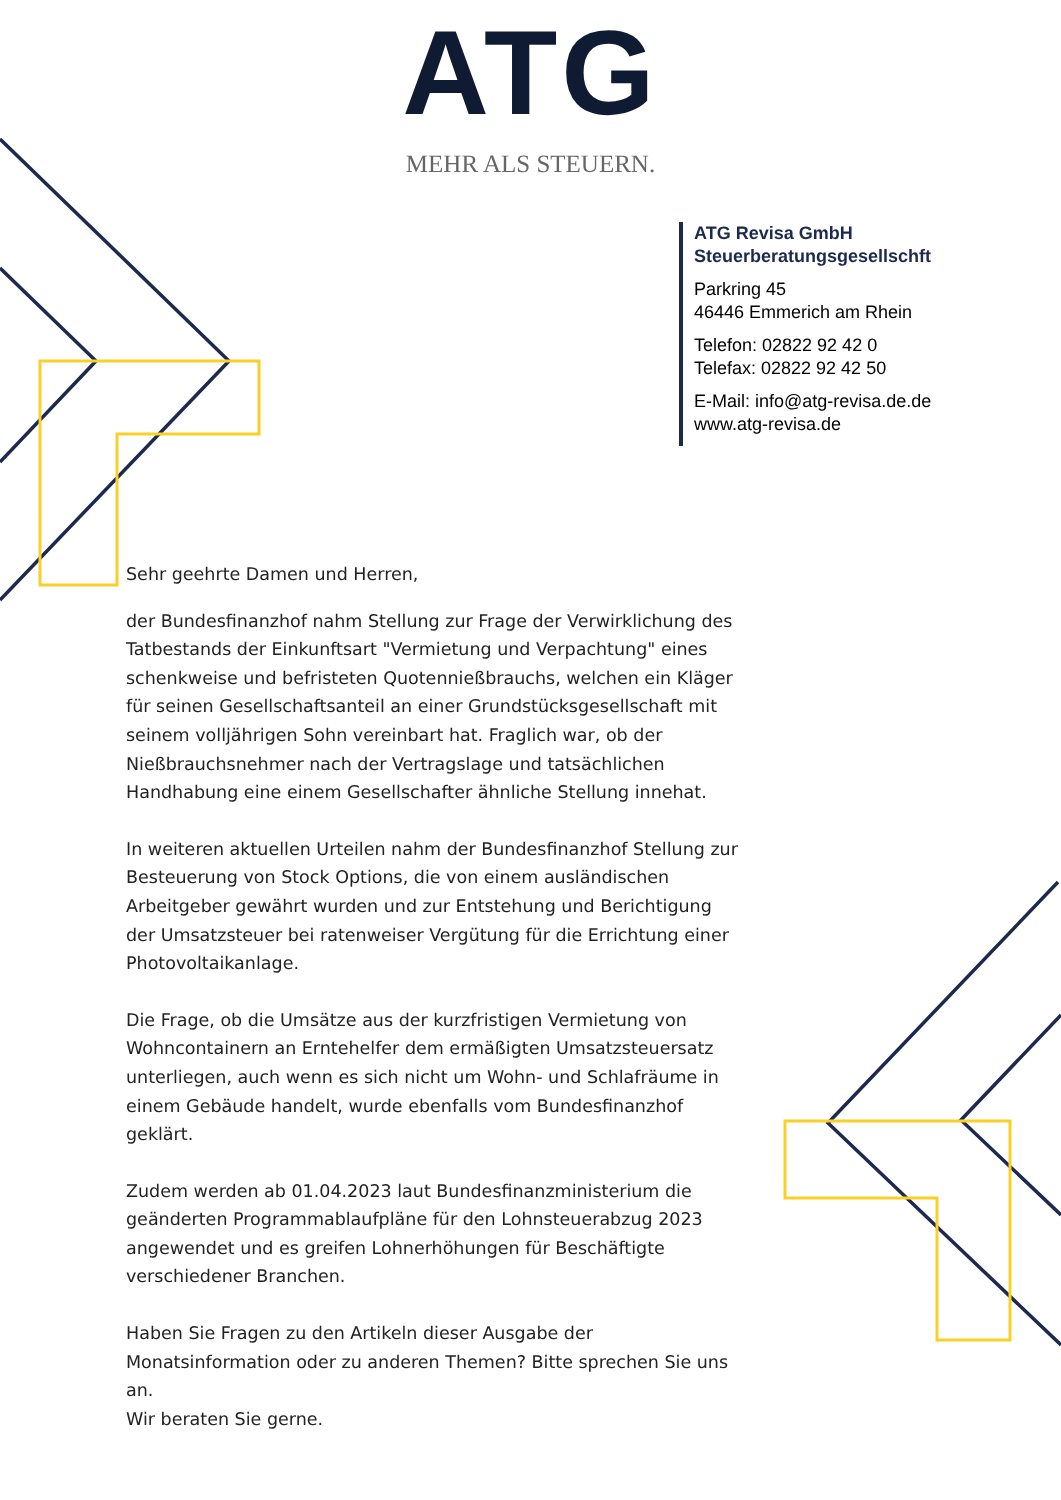ATG
MEHR ALS STEUERN.
ATG Revisa GmbH
Steuerberatungsgesellschft
Parkring 45
46446 Emmerich am Rhein
Telefon: 02822 92 42 0
Telefax: 02822 92 42 50
E-Mail: info@atg-revisa.de.de
www.atg-revisa.de
Sehr geehrte Damen und Herren,
der Bundesfinanzhof nahm Stellung zur Frage der Verwirklichung des Tat­bestands der Einkunftsart "Vermietung und Verpachtung" eines schenk­weise und befristeten Quotennießbrauchs, welchen ein Kläger für seinen Gesellschaftsanteil an einer Grundstücksgesellschaft mit seinem volljähri­gen Sohn vereinbart hat. Fraglich war, ob der Nießbrauchsnehmer nach der Vertragslage und tatsächlichen Handhabung eine einem Gesellschafter ähnliche Stellung innehat.
In weiteren aktuellen Urteilen nahm der Bundesfinanzhof Stellung zur Be­steuerung von Stock Options, die von einem ausländischen Arbeitgeber gewährt wurden und zur Entstehung und Berichtigung der Umsatzsteuer bei ratenweiser Vergütung für die Errichtung einer Photovoltaikanlage.
Die Frage, ob die Umsätze aus der kurzfristigen Vermietung von Wohn­containern an Erntehelfer dem ermäßigten Umsatzsteuersatz unterliegen, auch wenn es sich nicht um Wohn- und Schlafräume in einem Gebäude handelt, wurde ebenfalls vom Bundesfinanzhof geklärt.
Zudem werden ab 01.04.2023 laut Bundesfinanzministerium die geänder­ten Programmablaufpläne für den Lohnsteuerabzug 2023 angewendet und es greifen Lohnerhöhungen für Beschäftigte verschiedener Branchen.
Haben Sie Fragen zu den Artikeln dieser Ausgabe der Monatsinformation oder zu anderen Themen? Bitte sprechen Sie uns an.
Wir beraten Sie gerne.